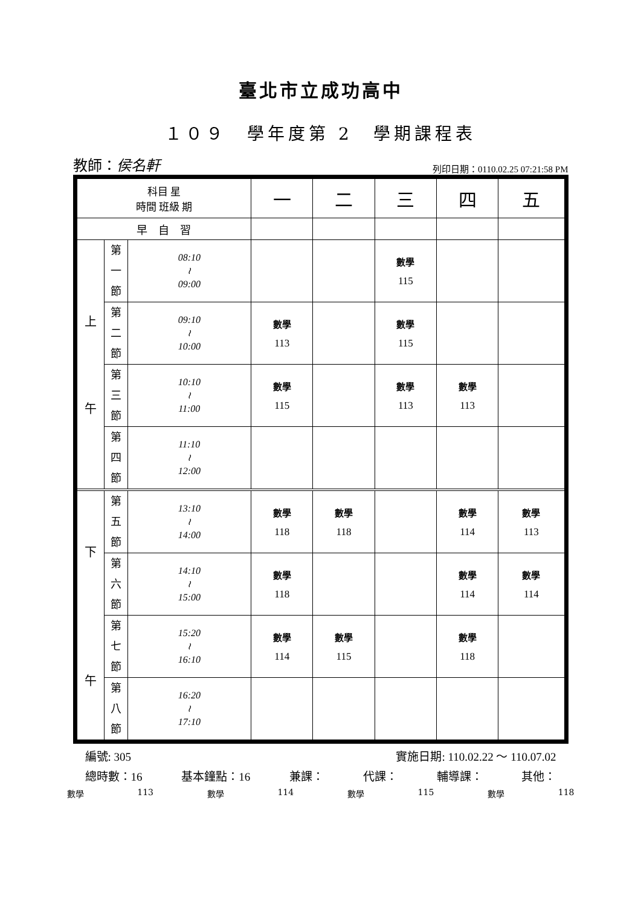臺北市立成功高中
１０９　學年度第 2　學期課程表
教師：侯名軒 列印日期：0110.02.25 07:21:58 PM
| 科目 星 時間 班級 期 | | | 一 | 二 | 三 | 四 | 五 |
| 早 自 習 | | | | | | | |
| 上 午 | 第 一 節 | 08:10 ≀ 09:00 | | | 數學 115 | | |
| | 第 二 節 | 09:10 ≀ 10:00 | 數學 113 | | 數學 115 | | |
| | 第 三 節 | 10:10 ≀ 11:00 | 數學 115 | | 數學 113 | 數學 113 | |
| | 第 四 節 | 11:10 ≀ 12:00 | | | | | |
| 下 午 | 第 五 節 | 13:10 ≀ 14:00 | 數學 118 | 數學 118 | | 數學 114 | 數學 113 |
| | 第 六 節 | 14:10 ≀ 15:00 | 數學 118 | | | 數學 114 | 數學 114 |
| | 第 七 節 | 15:20 ≀ 16:10 | 數學 114 | 數學 115 | | 數學 118 | |
| | 第 八 節 | 16:20 ≀ 17:10 | | | | | |
編號: 305 實施日期: 110.02.22 ～ 110.07.02
總時數：16 基本鐘點：16 兼課： 代課： 輔導課： 其他：
數學 113 數學 114 數學 115 數學 118